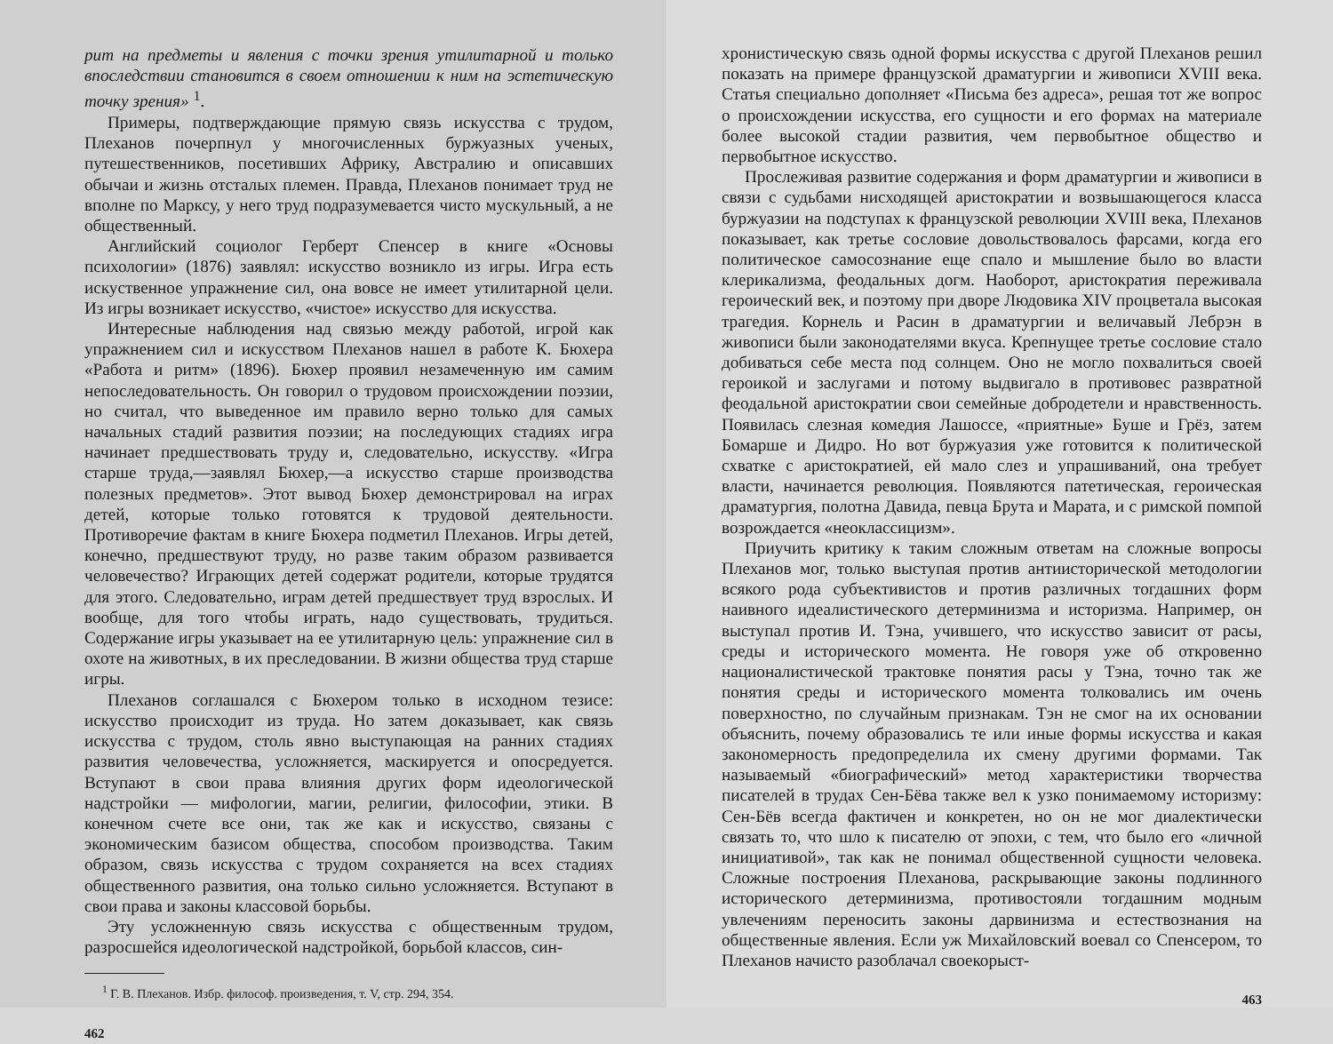рит на предметы и явления с точки зрения утилитарной и только впоследствии становится в своем отношении к ним на эстетическую точку зрения» <sup>1</sup>.
Примеры, подтверждающие прямую связь искусства с трудом, Плеханов почерпнул у многочисленных буржуазных ученых, путешественников, посетивших Африку, Австралию и описавших обычаи и жизнь отсталых племен. Правда, Плеханов понимает труд не вполне по Марксу, у него труд подразумевается чисто мускульный, а не общественный.
Английский социолог Герберт Спенсер в книге «Основы психологии» (1876) заявлял: искусство возникло из игры. Игра есть искуственное упражнение сил, она вовсе не имеет утилитарной цели. Из игры возникает искусство, «чистое» искусство для искусства.
Интересные наблюдения над связью между работой, игрой как упражнением сил и искусством Плеханов нашел в работе К. Бюхера «Работа и ритм» (1896). Бюхер проявил незамеченную им самим непоследовательность. Он говорил о трудовом происхождении поэзии, но считал, что выведенное им правило верно только для самых начальных стадий развития поэзии; на последующих стадиях игра начинает предшествовать труду и, следовательно, искусству. «Игра старше труда,—заявлял Бюхер,—а искусство старше производства полезных предметов». Этот вывод Бюхер демонстрировал на играх детей, которые только готовятся к трудовой деятельности. Противоречие фактам в книге Бюхера подметил Плеханов. Игры детей, конечно, предшествуют труду, но разве таким образом развивается человечество? Играющих детей содержат родители, которые трудятся для этого. Следовательно, играм детей предшествует труд взрослых. И вообще, для того чтобы играть, надо существовать, трудиться. Содержание игры указывает на ее утилитарную цель: упражнение сил в охоте на животных, в их преследовании. В жизни общества труд старше игры.
Плеханов соглашался с Бюхером только в исходном тезисе: искусство происходит из труда. Но затем доказывает, как связь искусства с трудом, столь явно выступающая на ранних стадиях развития человечества, усложняется, маскируется и опосредуется. Вступают в свои права влияния других форм идеологической надстройки — мифологии, магии, религии, философии, этики. В конечном счете все они, так же как и искусство, связаны с экономическим базисом общества, способом производства. Таким образом, связь искусства с трудом сохраняется на всех стадиях общественного развития, она только сильно усложняется. Вступают в свои права и законы классовой борьбы.
Эту усложненную связь искусства с общественным трудом, разросшейся идеологической надстройкой, борьбой классов, син-
<sup>1</sup> Г. В. Плеханов. Избр. философ. произведения, т. V, стр. 294, 354.
462
хронистическую связь одной формы искусства с другой Плеханов решил показать на примере французской драматургии и живописи XVIII века. Статья специально дополняет «Письма без адреса», решая тот же вопрос о происхождении искусства, его сущности и его формах на материале более высокой стадии развития, чем первобытное общество и первобытное искусство.
Прослеживая развитие содержания и форм драматургии и живописи в связи с судьбами нисходящей аристократии и возвышающегося класса буржуазии на подступах к французской революции XVIII века, Плеханов показывает, как третье сословие довольствовалось фарсами, когда его политическое самосознание еще спало и мышление было во власти клерикализма, феодальных догм. Наоборот, аристократия переживала героический век, и поэтому при дворе Людовика XIV процветала высокая трагедия. Корнель и Расин в драматургии и величавый Лебрэн в живописи были законодателями вкуса. Крепнущее третье сословие стало добиваться себе места под солнцем. Оно не могло похвалиться своей героикой и заслугами и потому выдвигало в противовес развратной феодальной аристократии свои семейные добродетели и нравственность. Появилась слезная комедия Лашоссе, «приятные» Буше и Грёз, затем Бомарше и Дидро. Но вот буржуазия уже готовится к политической схватке с аристократией, ей мало слез и упрашиваний, она требует власти, начинается революция. Появляются патетическая, героическая драматургия, полотна Давида, певца Брута и Марата, и с римской помпой возрождается «неоклассицизм».
Приучить критику к таким сложным ответам на сложные вопросы Плеханов мог, только выступая против антиисторической методологии всякого рода субъективистов и против различных тогдашних форм наивного идеалистического детерминизма и историзма. Например, он выступал против И. Тэна, учившего, что искусство зависит от расы, среды и исторического момента. Не говоря уже об откровенно националистической трактовке понятия расы у Тэна, точно так же понятия среды и исторического момента толковались им очень поверхностно, по случайным признакам. Тэн не смог на их основании объяснить, почему образовались те или иные формы искусства и какая закономерность предопределила их смену другими формами. Так называемый «биографический» метод характеристики творчества писателей в трудах Сен-Бёва также вел к узко понимаемому историзму: Сен-Бёв всегда фактичен и конкретен, но он не мог диалектически связать то, что шло к писателю от эпохи, с тем, что было его «личной инициативой», так как не понимал общественной сущности человека. Сложные построения Плеханова, раскрывающие законы подлинного исторического детерминизма, противостояли тогдашним модным увлечениям переносить законы дарвинизма и естествознания на общественные явления. Если уж Михайловский воевал со Спенсером, то Плеханов начисто разоблачал своекорыст-
463